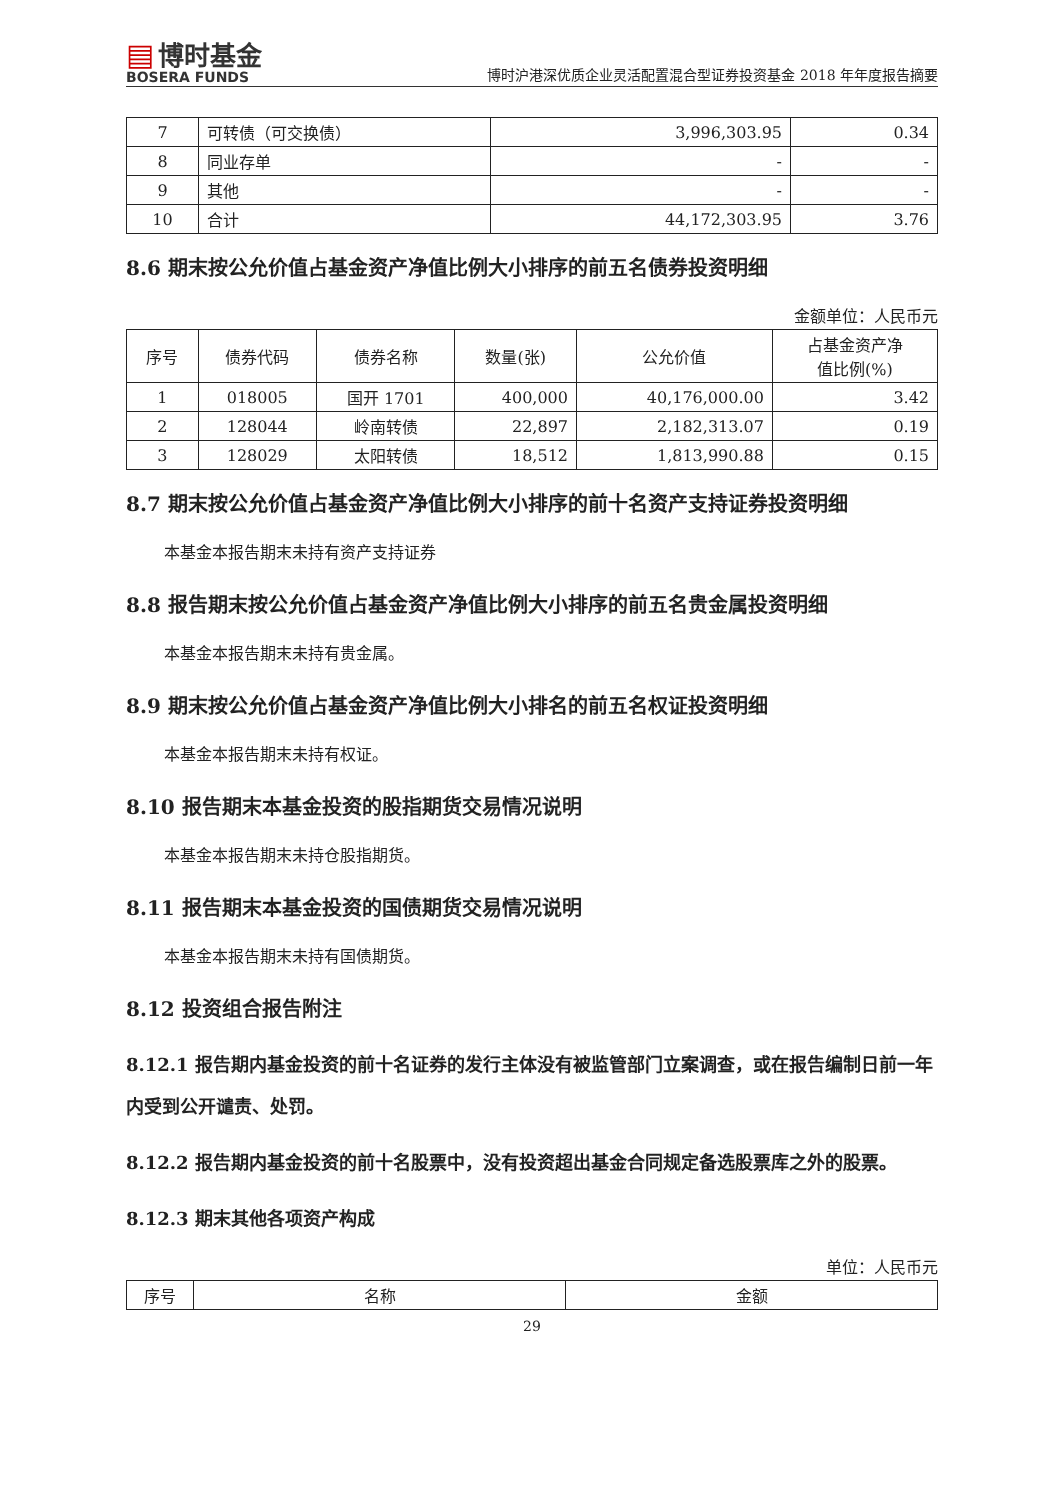▤ 博时基金
BOSERA FUNDS
博时沪港深优质企业灵活配置混合型证券投资基金 2018 年年度报告摘要
| 7 | 可转债（可交换债） | 3,996,303.95 | 0.34 |
| 8 | 同业存单 | - | - |
| 9 | 其他 | - | - |
| 10 | 合计 | 44,172,303.95 | 3.76 |
8.6 期末按公允价值占基金资产净值比例大小排序的前五名债券投资明细
金额单位：人民币元
| 序号 | 债券代码 | 债券名称 | 数量(张) | 公允价值 | 占基金资产净 值比例(%) |
| --- | --- | --- | --- | --- | --- |
| 1 | 018005 | 国开 1701 | 400,000 | 40,176,000.00 | 3.42 |
| 2 | 128044 | 岭南转债 | 22,897 | 2,182,313.07 | 0.19 |
| 3 | 128029 | 太阳转债 | 18,512 | 1,813,990.88 | 0.15 |
8.7 期末按公允价值占基金资产净值比例大小排序的前十名资产支持证券投资明细
本基金本报告期末未持有资产支持证券
8.8 报告期末按公允价值占基金资产净值比例大小排序的前五名贵金属投资明细
本基金本报告期末未持有贵金属。
8.9 期末按公允价值占基金资产净值比例大小排名的前五名权证投资明细
本基金本报告期末未持有权证。
8.10 报告期末本基金投资的股指期货交易情况说明
本基金本报告期末未持仓股指期货。
8.11 报告期末本基金投资的国债期货交易情况说明
本基金本报告期末未持有国债期货。
8.12 投资组合报告附注
8.12.1 报告期内基金投资的前十名证券的发行主体没有被监管部门立案调查，或在报告编制日前一年内受到公开谴责、处罚。
8.12.2 报告期内基金投资的前十名股票中，没有投资超出基金合同规定备选股票库之外的股票。
8.12.3 期末其他各项资产构成
单位：人民币元
| 序号 | 名称 | 金额 |
| --- | --- | --- |
29